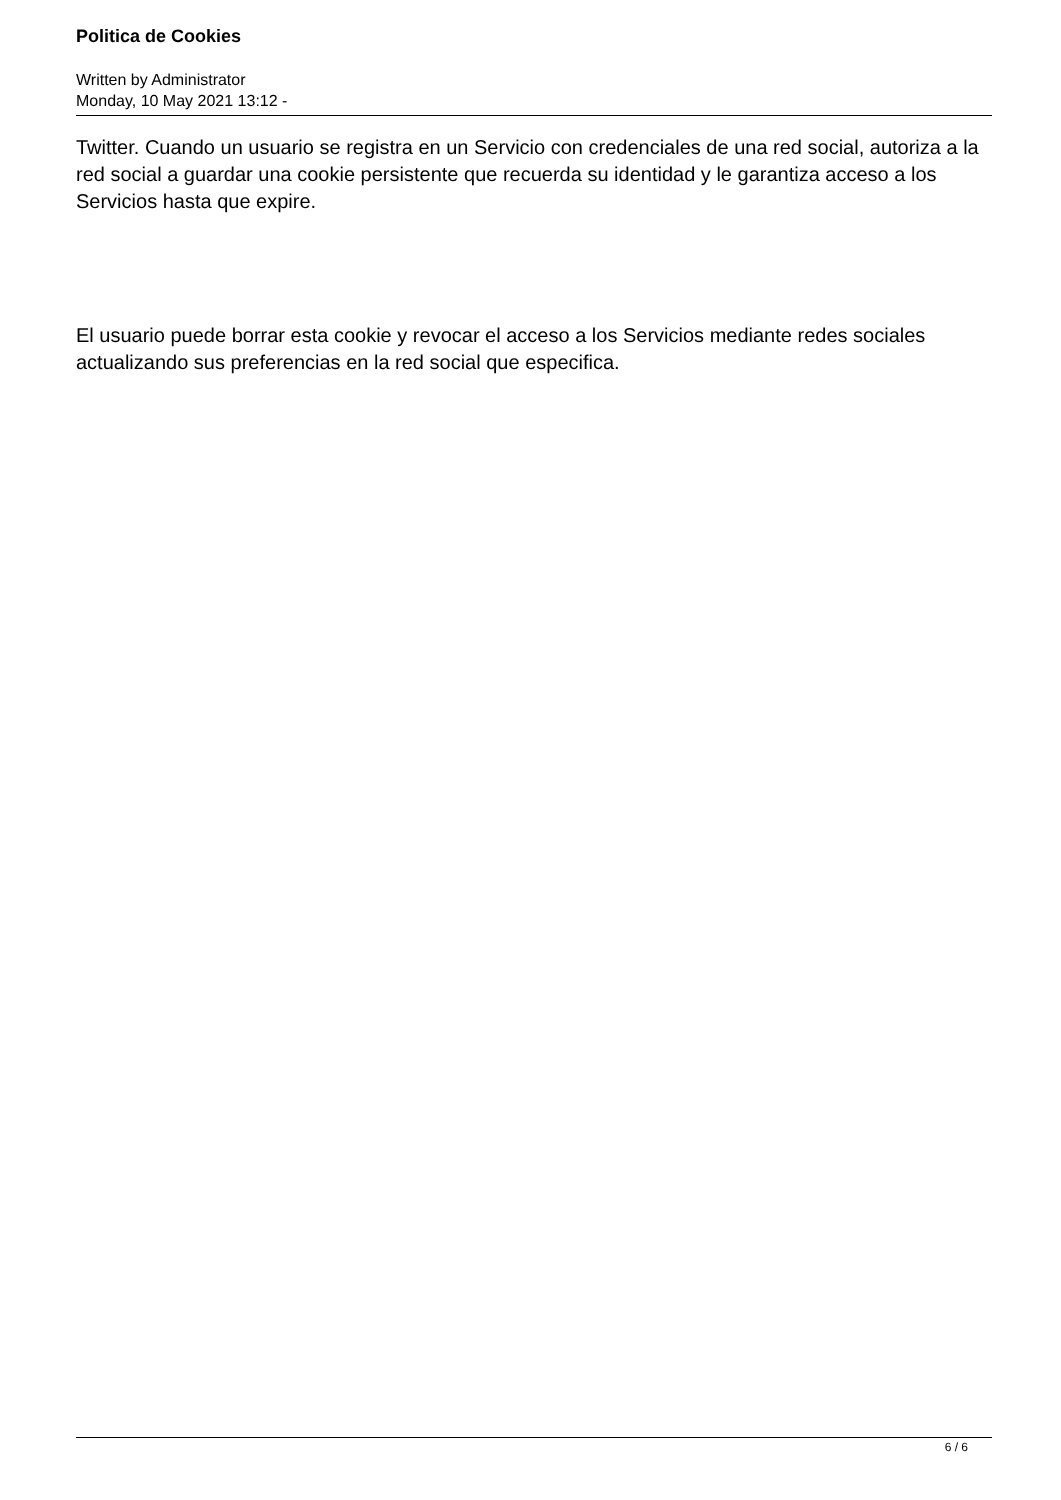Politica de Cookies
Written by Administrator
Monday, 10 May 2021 13:12 -
Twitter. Cuando un usuario se registra en un Servicio con credenciales de una red social, autoriza a la red social a guardar una cookie persistente que recuerda su identidad y le garantiza acceso a los Servicios hasta que expire.
El usuario puede borrar esta cookie y revocar el acceso a los Servicios mediante redes sociales actualizando sus preferencias en la red social que especifica.
6 / 6